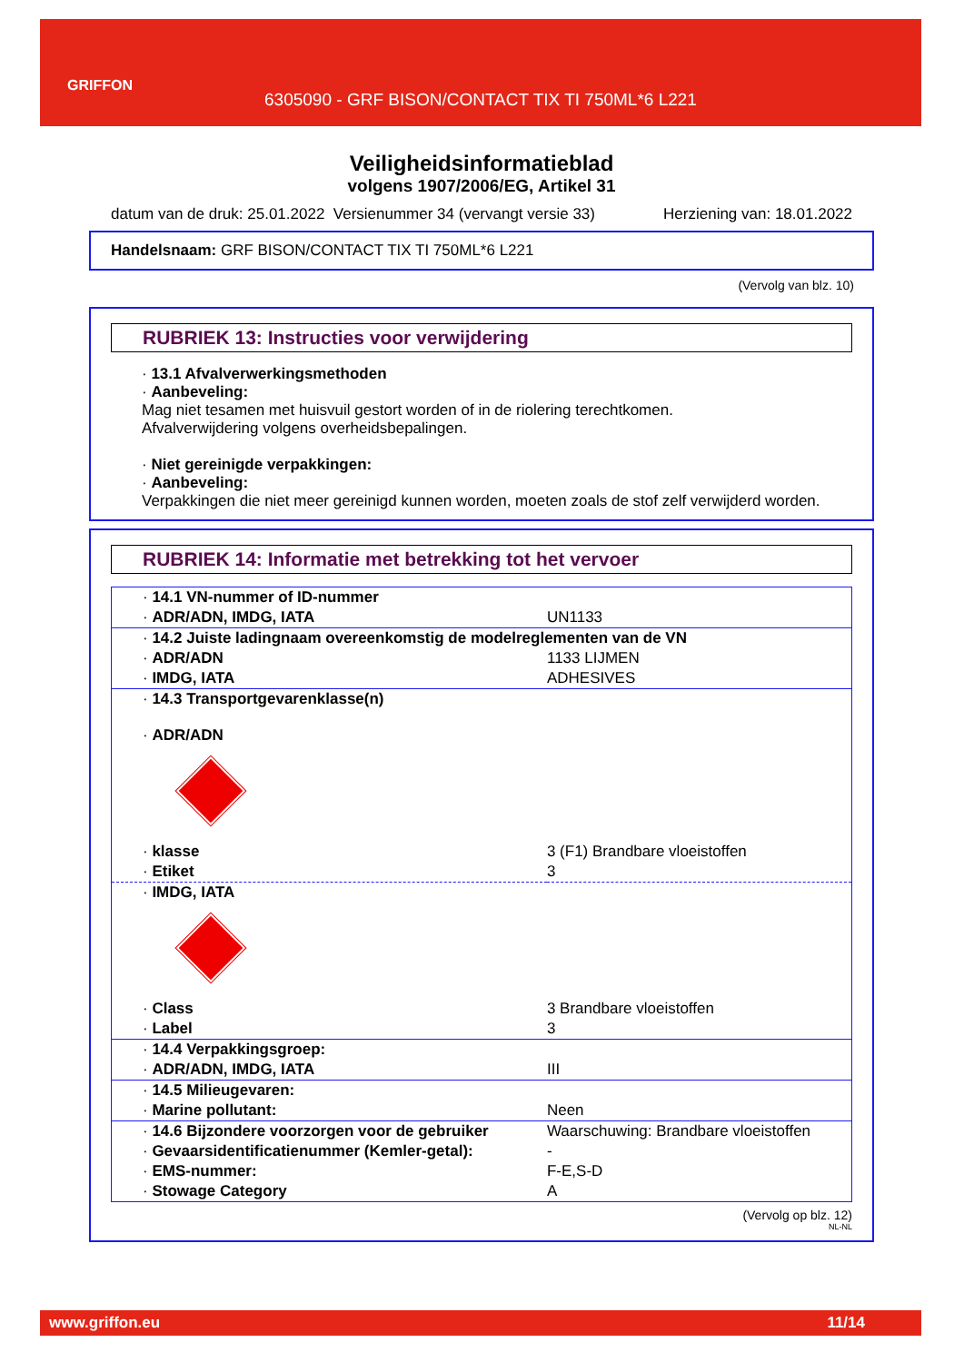GRIFFON
6305090 - GRF BISON/CONTACT TIX TI 750ML*6 L221
Veiligheidsinformatieblad
volgens 1907/2006/EG, Artikel 31
datum van de druk: 25.01.2022 Versienummer 34 (vervangt versie 33) Herziening van: 18.01.2022
Handelsnaam: GRF BISON/CONTACT TIX TI 750ML*6 L221
(Vervolg van blz. 10)
RUBRIEK 13: Instructies voor verwijdering
· 13.1 Afvalverwerkingsmethoden
· Aanbeveling:
Mag niet tesamen met huisvuil gestort worden of in de riolering terechtkomen.
Afvalverwijdering volgens overheidsbepalingen.
· Niet gereinigde verpakkingen:
· Aanbeveling:
Verpakkingen die niet meer gereinigd kunnen worden, moeten zoals de stof zelf verwijderd worden.
RUBRIEK 14: Informatie met betrekking tot het vervoer
| · 14.1 VN-nummer of ID-nummer | |
| · ADR/ADN, IMDG, IATA | UN1133 |
| · 14.2 Juiste ladingnaam overeenkomstig de modelreglementen van de VN | |
| · ADR/ADN | 1133 LIJMEN |
| · IMDG, IATA | ADHESIVES |
| · 14.3 Transportgevarenklasse(n) · ADR/ADN | |
| · klasse | 3 (F1) Brandbare vloeistoffen |
| · Etiket | 3 |
| · IMDG, IATA | |
| · Class | 3 Brandbare vloeistoffen |
| · Label | 3 |
| · 14.4 Verpakkingsgroep: | |
| · ADR/ADN, IMDG, IATA | III |
| · 14.5 Milieugevaren: | |
| · Marine pollutant: | Neen |
| · 14.6 Bijzondere voorzorgen voor de gebruiker | Waarschuwing: Brandbare vloeistoffen |
| · Gevaarsidentificatienummer (Kemler-getal): | - |
| · EMS-nummer: | F-E,S-D |
| · Stowage Category | A |
(Vervolg op blz. 12)
NL-NL
www.griffon.eu 11/14